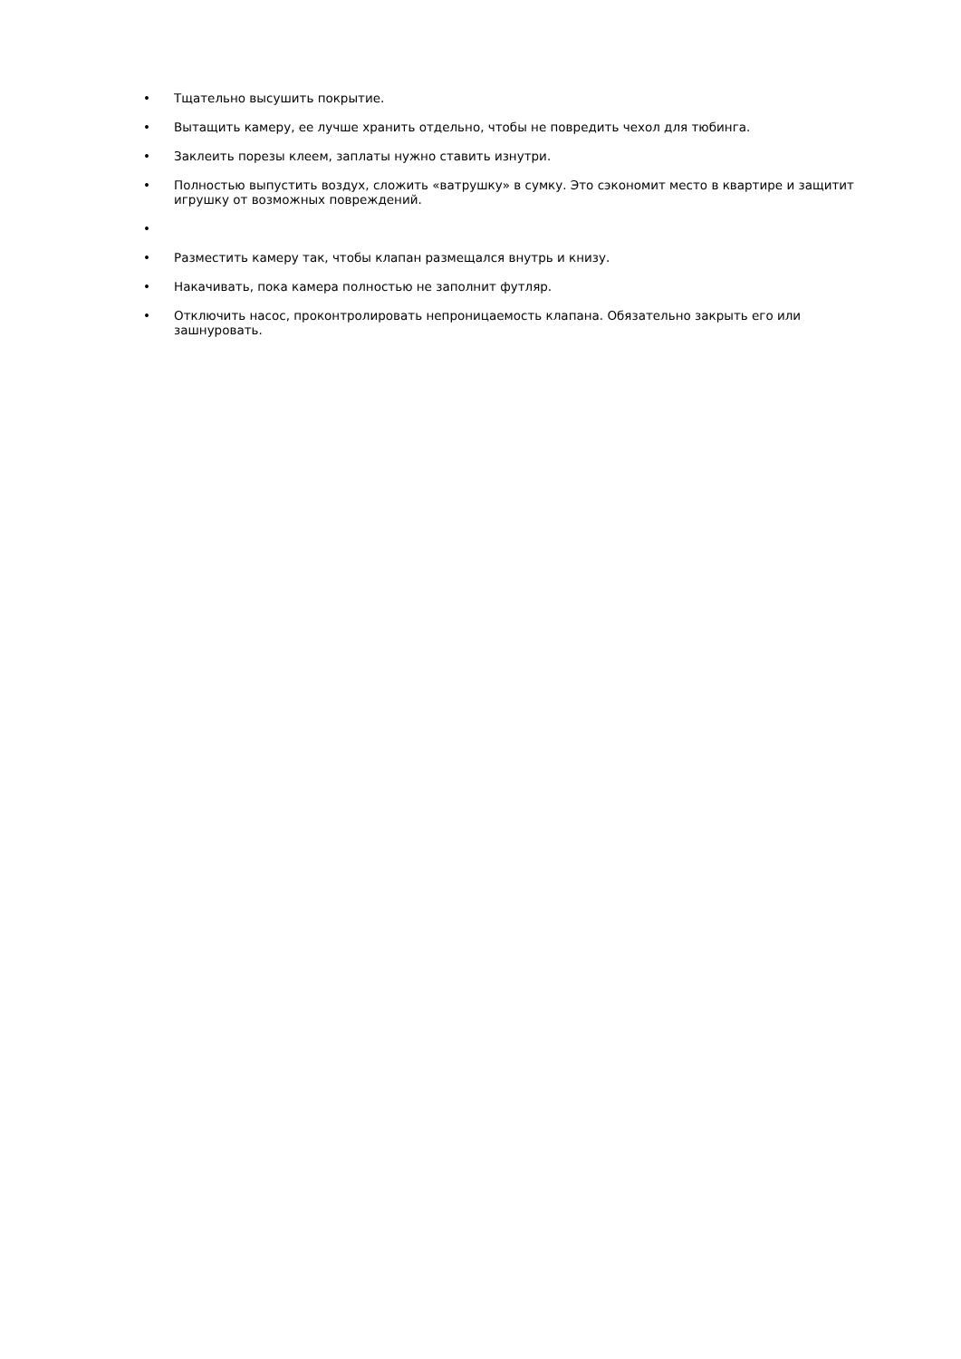• Тщательно высушить покрытие.
• Вытащить камеру, ее лучше хранить отдельно, чтобы не повредить чехол для тюбинга.
• Заклеить порезы клеем, заплаты нужно ставить изнутри.
• Полностью выпустить воздух, сложить «ватрушку» в сумку. Это сэкономит место в квартире и защитит игрушку от возможных повреждений.
•
• Разместить камеру так, чтобы клапан размещался внутрь и книзу.
• Накачивать, пока камера полностью не заполнит футляр.
• Отключить насос, проконтролировать непроницаемость клапана. Обязательно закрыть его или зашнуровать.